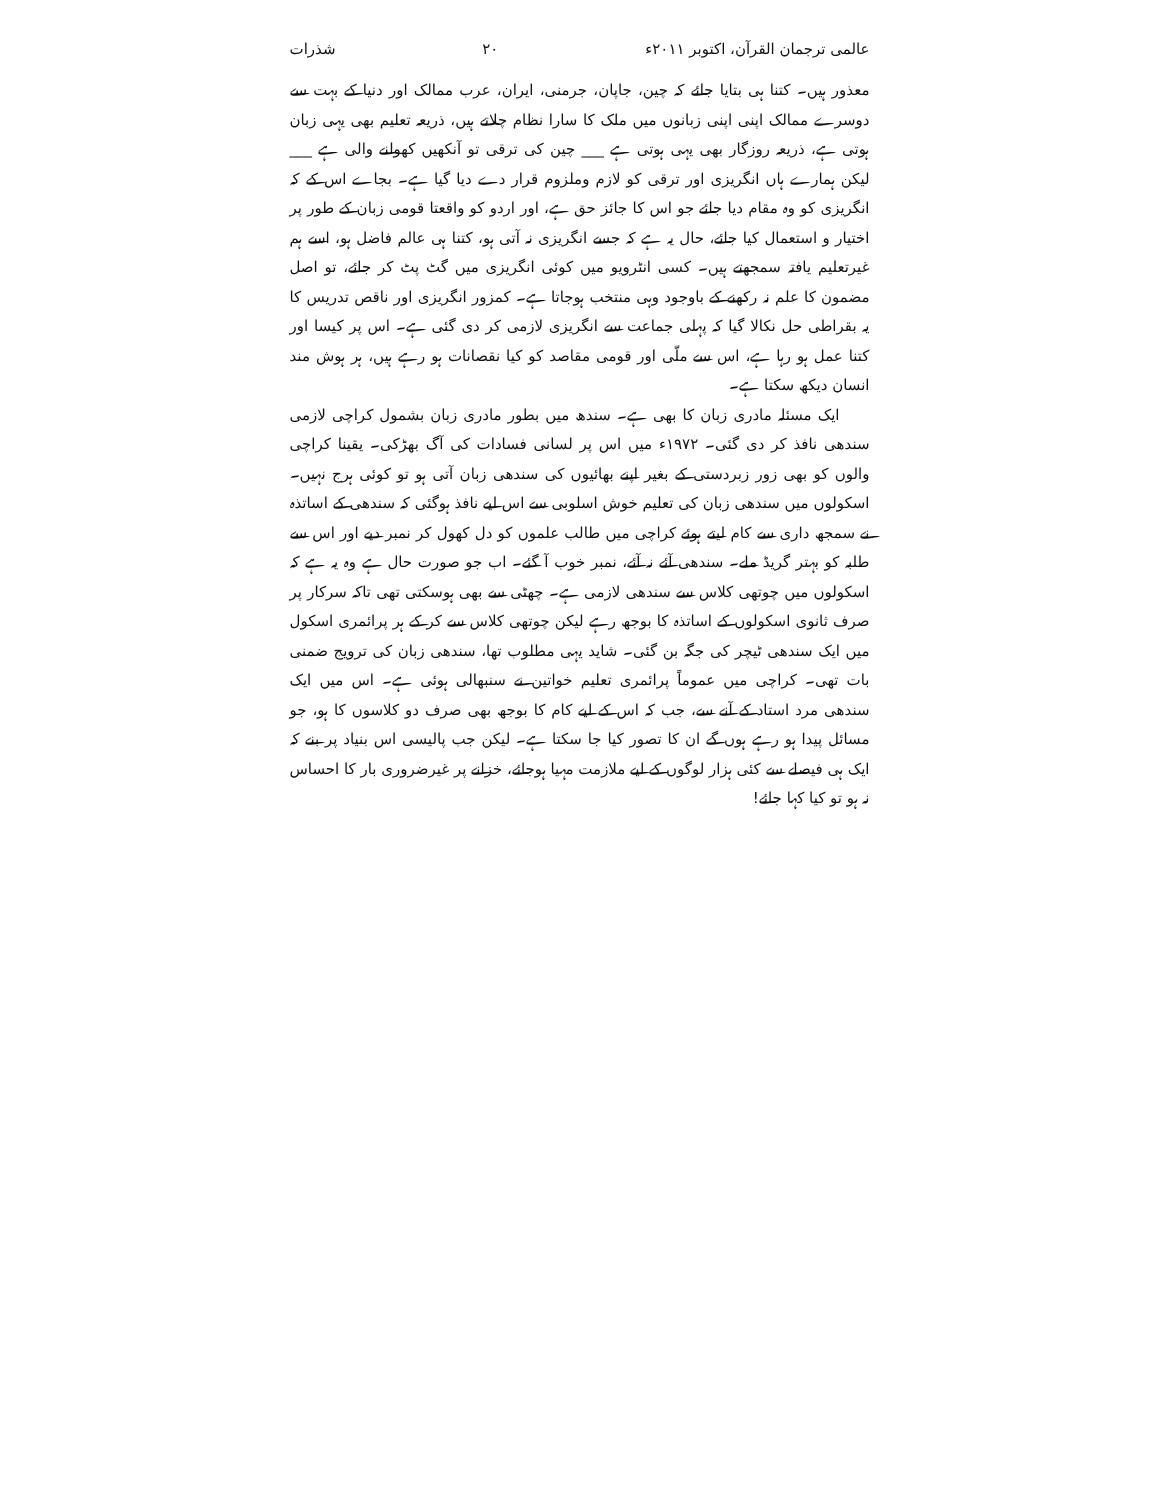عالمی ترجمان القرآن، اکتوبر ۲۰۱۱ء ۲۰ شذرات
معذور ہیں۔ کتنا ہی بتایا جائے کہ چین، جاپان، جرمنی، ایران، عرب ممالک اور دنیا کے بہت سے دوسرے ممالک اپنی اپنی زبانوں میں ملک کا سارا نظام چلاتے ہیں، ذریعہ تعلیم بھی یہی زبان ہوتی ہے، ذریعہ روزگار بھی یہی ہوتی ہے ___ چین کی ترقی تو آنکھیں کھولنے والی ہے ___ لیکن ہمارے ہاں انگریزی اور ترقی کو لازم وملزوم قرار دے دیا گیا ہے۔ بجاے اس کے کہ انگریزی کو وہ مقام دیا جائے جو اس کا جائز حق ہے، اور اردو کو واقعتا قومی زبان کے طور پر اختیار و استعمال کیا جائے، حال یہ ہے کہ جسے انگریزی نہ آتی ہو، کتنا ہی عالم فاضل ہو، اسے ہم غیرتعلیم یافتہ سمجھتے ہیں۔ کسی انٹرویو میں کوئی انگریزی میں گٹ پٹ کر جائے، تو اصل مضمون کا علم نہ رکھنے کے باوجود وہی منتخب ہوجاتا ہے۔ کمزور انگریزی اور ناقص تدریس کا یہ بقراطی حل نکالا گیا کہ پہلی جماعت سے انگریزی لازمی کر دی گئی ہے۔ اس پر کیسا اور کتنا عمل ہو رہا ہے، اس سے ملّی اور قومی مقاصد کو کیا نقصانات ہو رہے ہیں، ہر ہوش مند انسان دیکھ سکتا ہے۔
ایک مسئلہ مادری زبان کا بھی ہے۔ سندھ میں بطور مادری زبان بشمول کراچی لازمی سندھی نافذ کر دی گئی۔ ۱۹۷۲ء میں اس پر لسانی فسادات کی آگ بھڑکی۔ یقینا کراچی والوں کو بھی زور زبردستی کے بغیر اپنے بھائیوں کی سندھی زبان آتی ہو تو کوئی ہرج نہیں۔ اسکولوں میں سندھی زبان کی تعلیم خوش اسلوبی سے اس لیے نافذ ہوگئی کہ سندھی کے اساتذہ نے سمجھ داری سے کام لیتے ہوئے کراچی میں طالب علموں کو دل کھول کر نمبر دیے اور اس سے طلبہ کو بہتر گریڈ ملے۔ سندھی آئے نہ آئے، نمبر خوب آ گئے۔ اب جو صورت حال ہے وہ یہ ہے کہ اسکولوں میں چوتھی کلاس سے سندھی لازمی ہے۔ چھٹی سے بھی ہوسکتی تھی تاکہ سرکار پر صرف ثانوی اسکولوں کے اساتذہ کا بوجھ رہے لیکن چوتھی کلاس سے کر کے ہر پرائمری اسکول میں ایک سندھی ٹیچر کی جگہ بن گئی۔ شاید یہی مطلوب تھا، سندھی زبان کی ترویج ضمنی بات تھی۔ کراچی میں عموماً پرائمری تعلیم خواتین نے سنبھالی ہوئی ہے۔ اس میں ایک سندھی مرد استاد کے آنے سے، جب کہ اس کے لیے کام کا بوجھ بھی صرف دو کلاسوں کا ہو، جو مسائل پیدا ہو رہے ہوں گے ان کا تصور کیا جا سکتا ہے۔ لیکن جب پالیسی اس بنیاد پر بنے کہ ایک ہی فیصلے سے کئی ہزار لوگوں کے لیے ملازمت مہیا ہوجائے، خزانے پر غیرضروری بار کا احساس نہ ہو تو کیا کہا جائے!